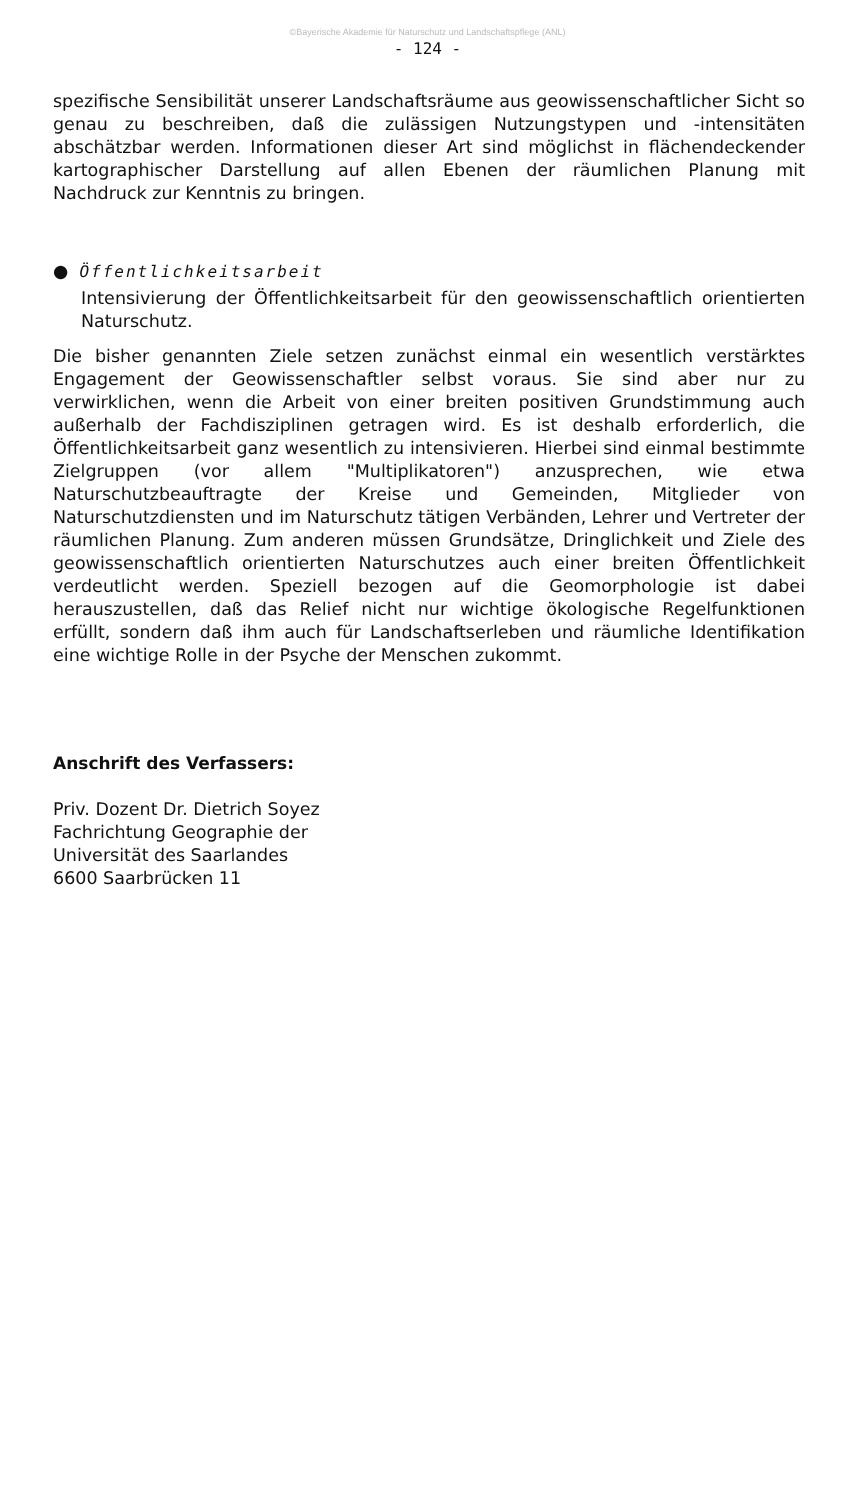©Bayerische Akademie für Naturschutz und Landschaftspflege (ANL)
- 124 -
spezifische Sensibilität unserer Landschaftsräume aus geowissenschaftlicher Sicht so genau zu beschreiben, daß die zulässigen Nutzungstypen und -intensitäten abschätzbar werden. Informationen dieser Art sind möglichst in flächendeckender kartographischer Darstellung auf allen Ebenen der räumlichen Planung mit Nachdruck zur Kenntnis zu bringen.
● Öffentlichkeitsarbeit
Intensivierung der Öffentlichkeitsarbeit für den geowissenschaftlich orientierten Naturschutz.
Die bisher genannten Ziele setzen zunächst einmal ein wesentlich verstärktes Engagement der Geowissenschaftler selbst voraus. Sie sind aber nur zu verwirklichen, wenn die Arbeit von einer breiten positiven Grundstimmung auch außerhalb der Fachdisziplinen getragen wird. Es ist deshalb erforderlich, die Öffentlichkeitsarbeit ganz wesentlich zu intensivieren. Hierbei sind einmal bestimmte Zielgruppen (vor allem "Multiplikatoren") anzusprechen, wie etwa Naturschutzbeauftragte der Kreise und Gemeinden, Mitglieder von Naturschutzdiensten und im Naturschutz tätigen Verbänden, Lehrer und Vertreter der räumlichen Planung. Zum anderen müssen Grundsätze, Dringlichkeit und Ziele des geowissenschaftlich orientierten Naturschutzes auch einer breiten Öffentlichkeit verdeutlicht werden. Speziell bezogen auf die Geomorphologie ist dabei herauszustellen, daß das Relief nicht nur wichtige ökologische Regelfunktionen erfüllt, sondern daß ihm auch für Landschaftserleben und räumliche Identifikation eine wichtige Rolle in der Psyche der Menschen zukommt.
Anschrift des Verfassers:
Priv. Dozent Dr. Dietrich Soyez
Fachrichtung Geographie der
Universität des Saarlandes
6600 Saarbrücken 11